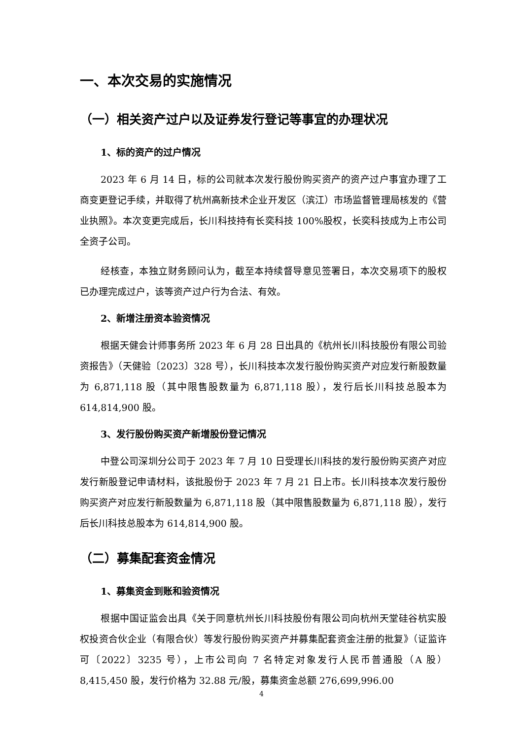一、本次交易的实施情况
（一）相关资产过户以及证券发行登记等事宜的办理状况
1、标的资产的过户情况
2023 年 6 月 14 日，标的公司就本次发行股份购买资产的资产过户事宜办理了工商变更登记手续，并取得了杭州高新技术企业开发区（滨江）市场监督管理局核发的《营业执照》。本次变更完成后，长川科技持有长奕科技 100%股权，长奕科技成为上市公司全资子公司。
经核查，本独立财务顾问认为，截至本持续督导意见签署日，本次交易项下的股权已办理完成过户，该等资产过户行为合法、有效。
2、新增注册资本验资情况
根据天健会计师事务所 2023 年 6 月 28 日出具的《杭州长川科技股份有限公司验资报告》（天健验〔2023〕328 号），长川科技本次发行股份购买资产对应发行新股数量为 6,871,118 股（其中限售股数量为 6,871,118 股），发行后长川科技总股本为 614,814,900 股。
3、发行股份购买资产新增股份登记情况
中登公司深圳分公司于 2023 年 7 月 10 日受理长川科技的发行股份购买资产对应发行新股登记申请材料，该批股份于 2023 年 7 月 21 日上市。长川科技本次发行股份购买资产对应发行新股数量为 6,871,118 股（其中限售股数量为 6,871,118 股），发行后长川科技总股本为 614,814,900 股。
（二）募集配套资金情况
1、募集资金到账和验资情况
根据中国证监会出具《关于同意杭州长川科技股份有限公司向杭州天堂硅谷杭实股权投资合伙企业（有限合伙）等发行股份购买资产并募集配套资金注册的批复》（证监许可〔2022〕3235 号），上市公司向 7 名特定对象发行人民币普通股（A 股）8,415,450 股，发行价格为 32.88 元/股，募集资金总额 276,699,996.00
4